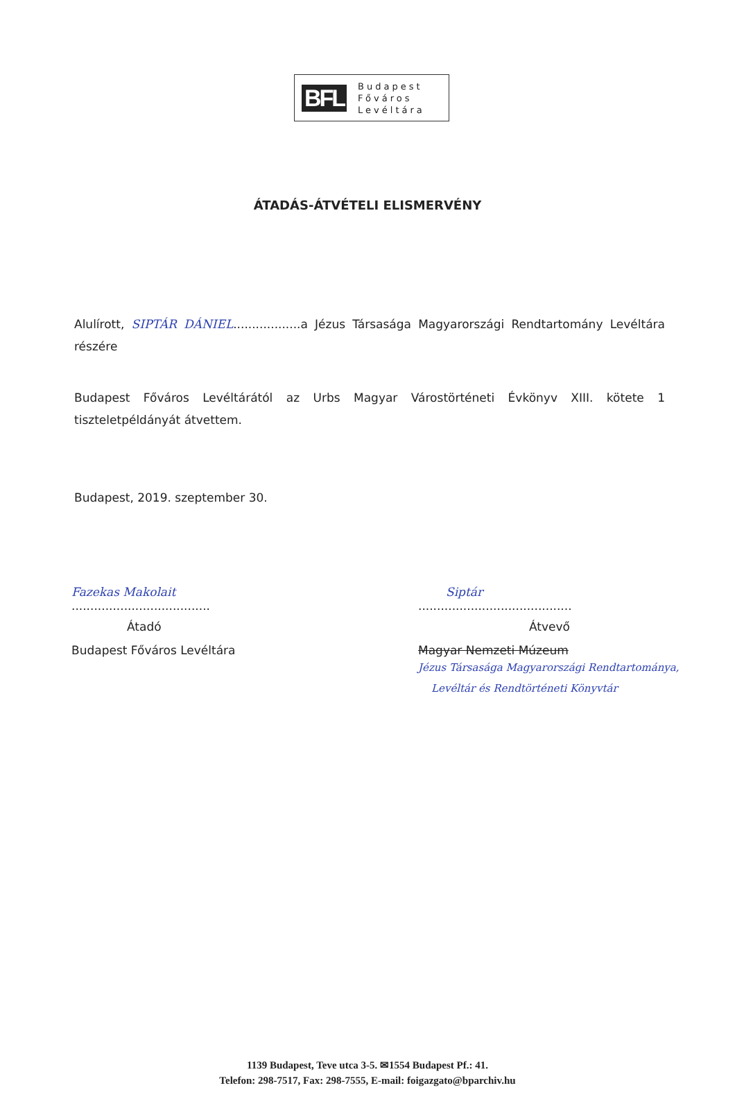BFL
Budapest
Főváros
Levéltára
ÁTADÁS-ÁTVÉTELI ELISMERVÉNY
Alulírott, SIPTÁR DÁNIEL..................a Jézus Társasága Magyarországi Rendtartomány Levéltára részére
Budapest Főváros Levéltárától az Urbs Magyar Várostörténeti Évkönyv XIII. kötete 1 tiszteletpéldányát átvettem.
Budapest, 2019. szeptember 30.
Fazekas Makolait
.....................................
Átadó
Budapest Főváros Levéltára
Siptár
.........................................
Átvevő
Magyar Nemzeti Múzeum
Jézus Társasága Magyarországi Rendtartománya,
Levéltár és Rendtörténeti Könyvtár
1139 Budapest, Teve utca 3-5. ✉1554 Budapest Pf.: 41.
Telefon: 298-7517, Fax: 298-7555, E-mail: foigazgato@bparchiv.hu